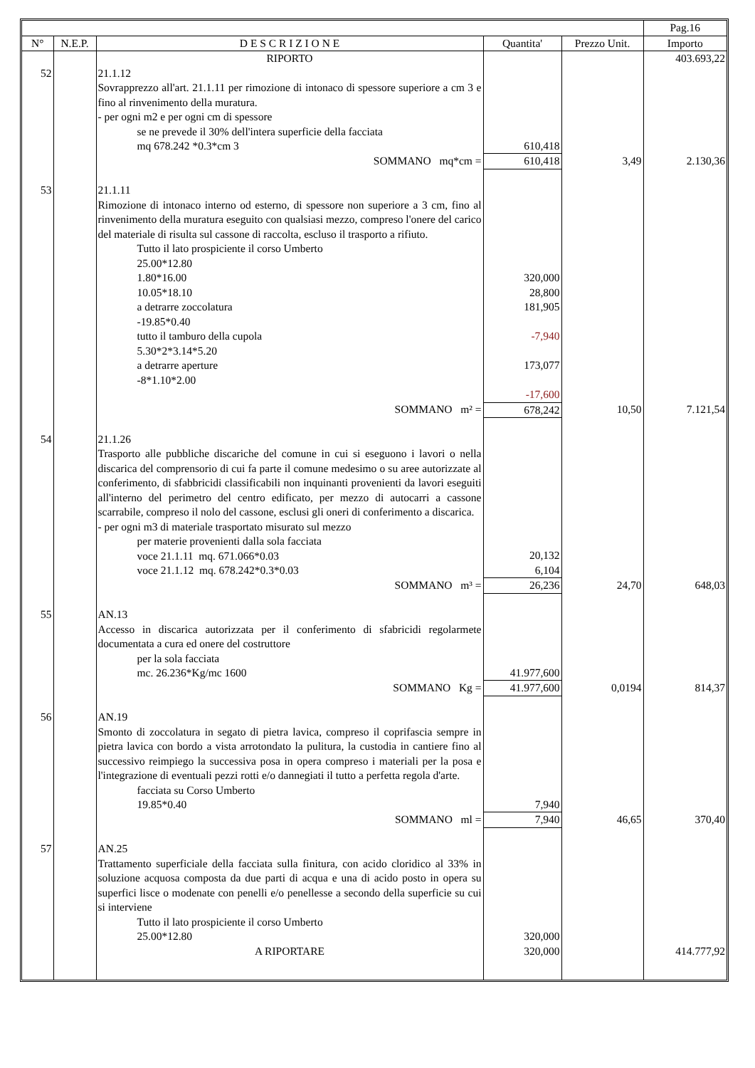| | | | | | Pag.16 |
| --- | --- | --- | --- | --- | --- |
| N° | N.E.P. | D E S C R I Z I O N E | Quantita' | Prezzo Unit. | Importo |
| | | RIPORTO | | | 403.693,22 |
| 52 | | 21.1.12 Sovrapprezzo all'art. 21.1.11 per rimozione di intonaco di spessore superiore a cm 3 e fino al rinvenimento della muratura. - per ogni m2 e per ogni cm di spessore se ne prevede il 30% dell'intera superficie della facciata mq 678.242 *0.3*cm 3 | 610,418 | | |
| | | SOMMANO mq*cm = | 610,418 | 3,49 | 2.130,36 |
| 53 | | 21.1.11 Rimozione di intonaco interno od esterno, di spessore non superiore a 3 cm, fino al rinvenimento della muratura eseguito con qualsiasi mezzo, compreso l'onere del carico del materiale di risulta sul cassone di raccolta, escluso il trasporto a rifiuto. Tutto il lato prospiciente il corso Umberto 25.00*12.80 1.80*16.00 10.05*18.10 a detrarre zoccolatura -19.85*0.40 tutto il tamburo della cupola 5.30*2*3.14*5.20 a detrarre aperture -8*1.10*2.00 | 320,000 28,800 181,905 -7,940 173,077 -17,600 | | |
| | | SOMMANO m² = | 678,242 | 10,50 | 7.121,54 |
| 54 | | 21.1.26 Trasporto alle pubbliche discariche del comune in cui si eseguono i lavori o nella discarica del comprensorio di cui fa parte il comune medesimo o su aree autorizzate al conferimento, di sfabbricidi classificabili non inquinanti provenienti da lavori eseguiti all'interno del perimetro del centro edificato, per mezzo di autocarri a cassone scarrabile, compreso il nolo del cassone, esclusi gli oneri di conferimento a discarica. - per ogni m3 di materiale trasportato misurato sul mezzo per materie provenienti dalla sola facciata voce 21.1.11 mq. 671.066*0.03 voce 21.1.12 mq. 678.242*0.3*0.03 | 20,132 6,104 | | |
| | | SOMMANO m³ = | 26,236 | 24,70 | 648,03 |
| 55 | | AN.13 Accesso in discarica autorizzata per il conferimento di sfabricidi regolarmete documentata a cura ed onere del costruttore per la sola facciata mc. 26.236*Kg/mc 1600 | 41.977,600 | | |
| | | SOMMANO Kg = | 41.977,600 | 0,0194 | 814,37 |
| 56 | | AN.19 Smonto di zoccolatura in segato di pietra lavica, compreso il coprifascia sempre in pietra lavica con bordo a vista arrotondato la pulitura, la custodia in cantiere fino al successivo reimpiego la successiva posa in opera compreso i materiali per la posa e l'integrazione di eventuali pezzi rotti e/o dannegiati il tutto a perfetta regola d'arte. facciata su Corso Umberto 19.85*0.40 | 7,940 | | |
| | | SOMMANO ml = | 7,940 | 46,65 | 370,40 |
| 57 | | AN.25 Trattamento superficiale della facciata sulla finitura, con acido cloridico al 33% in soluzione acquosa composta da due parti di acqua e una di acido posto in opera su superfici lisce o modenate con penelli e/o penellesse a secondo della superficie su cui si interviene Tutto il lato prospiciente il corso Umberto 25.00*12.80 | 320,000 | | |
| | | A RIPORTARE | 320,000 | | 414.777,92 |